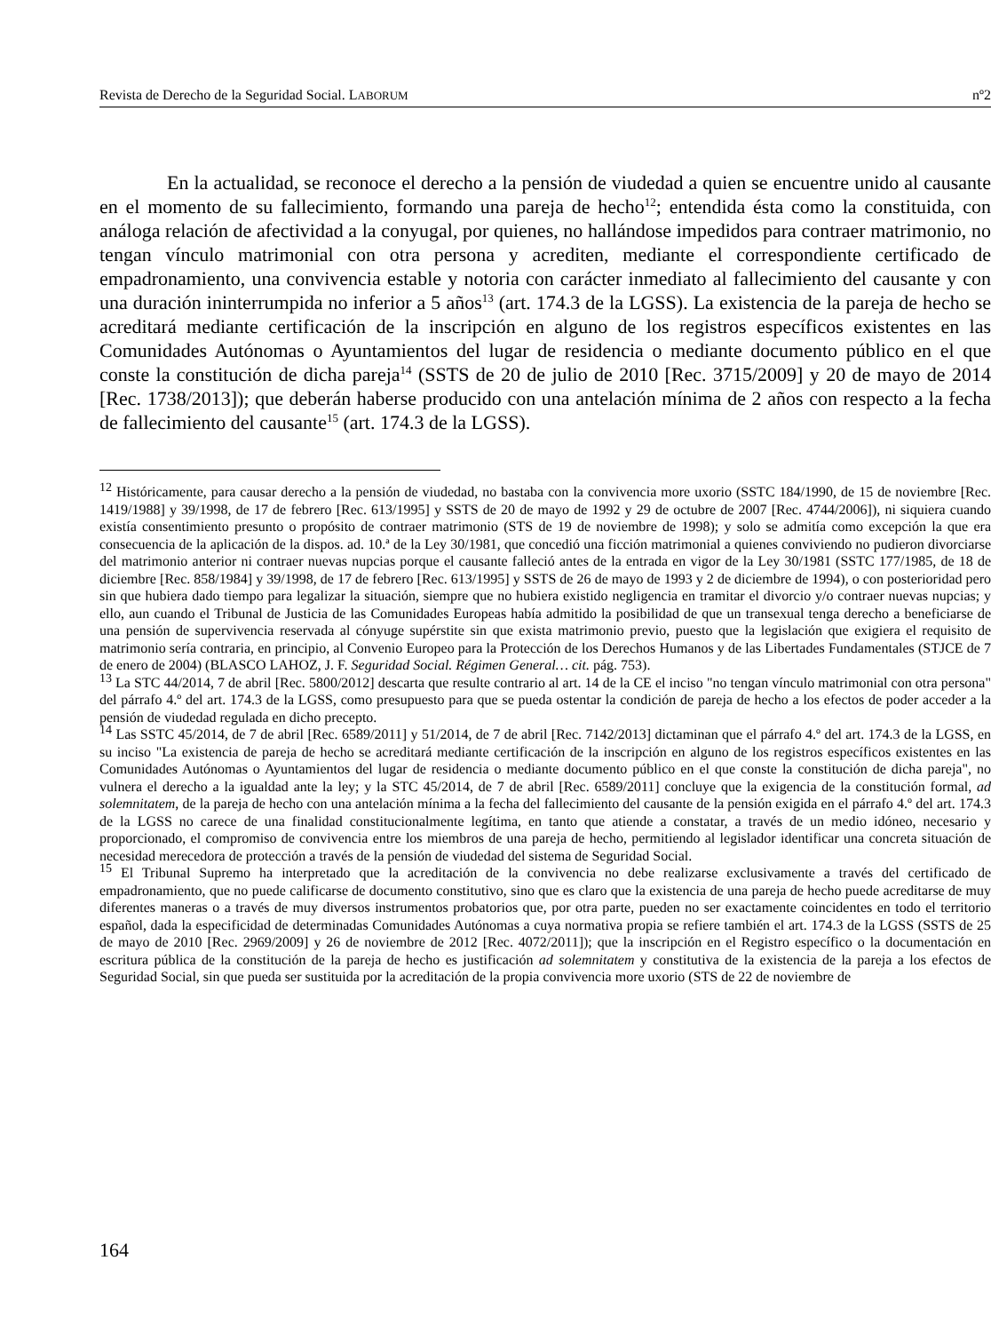Revista de Derecho de la Seguridad Social. LABORUM nº2
En la actualidad, se reconoce el derecho a la pensión de viudedad a quien se encuentre unido al causante en el momento de su fallecimiento, formando una pareja de hecho<sup>12</sup>; entendida ésta como la constituida, con análoga relación de afectividad a la conyugal, por quienes, no hallándose impedidos para contraer matrimonio, no tengan vínculo matrimonial con otra persona y acrediten, mediante el correspondiente certificado de empadronamiento, una convivencia estable y notoria con carácter inmediato al fallecimiento del causante y con una duración ininterrumpida no inferior a 5 años<sup>13</sup> (art. 174.3 de la LGSS). La existencia de la pareja de hecho se acreditará mediante certificación de la inscripción en alguno de los registros específicos existentes en las Comunidades Autónomas o Ayuntamientos del lugar de residencia o mediante documento público en el que conste la constitución de dicha pareja<sup>14</sup> (SSTS de 20 de julio de 2010 [Rec. 3715/2009] y 20 de mayo de 2014 [Rec. 1738/2013]); que deberán haberse producido con una antelación mínima de 2 años con respecto a la fecha de fallecimiento del causante<sup>15</sup> (art. 174.3 de la LGSS).
<sup>12</sup> Históricamente, para causar derecho a la pensión de viudedad, no bastaba con la convivencia more uxorio (SSTC 184/1990, de 15 de noviembre [Rec. 1419/1988] y 39/1998, de 17 de febrero [Rec. 613/1995] y SSTS de 20 de mayo de 1992 y 29 de octubre de 2007 [Rec. 4744/2006]), ni siquiera cuando existía consentimiento presunto o propósito de contraer matrimonio (STS de 19 de noviembre de 1998); y solo se admitía como excepción la que era consecuencia de la aplicación de la dispos. ad. 10.ª de la Ley 30/1981, que concedió una ficción matrimonial a quienes conviviendo no pudieron divorciarse del matrimonio anterior ni contraer nuevas nupcias porque el causante falleció antes de la entrada en vigor de la Ley 30/1981 (SSTC 177/1985, de 18 de diciembre [Rec. 858/1984] y 39/1998, de 17 de febrero [Rec. 613/1995] y SSTS de 26 de mayo de 1993 y 2 de diciembre de 1994), o con posterioridad pero sin que hubiera dado tiempo para legalizar la situación, siempre que no hubiera existido negligencia en tramitar el divorcio y/o contraer nuevas nupcias; y ello, aun cuando el Tribunal de Justicia de las Comunidades Europeas había admitido la posibilidad de que un transexual tenga derecho a beneficiarse de una pensión de supervivencia reservada al cónyuge supérstite sin que exista matrimonio previo, puesto que la legislación que exigiera el requisito de matrimonio sería contraria, en principio, al Convenio Europeo para la Protección de los Derechos Humanos y de las Libertades Fundamentales (STJCE de 7 de enero de 2004) (BLASCO LAHOZ, J. F. Seguridad Social. Régimen General… cit. pág. 753).
<sup>13</sup> La STC 44/2014, 7 de abril [Rec. 5800/2012] descarta que resulte contrario al art. 14 de la CE el inciso "no tengan vínculo matrimonial con otra persona" del párrafo 4.º del art. 174.3 de la LGSS, como presupuesto para que se pueda ostentar la condición de pareja de hecho a los efectos de poder acceder a la pensión de viudedad regulada en dicho precepto.
<sup>14</sup> Las SSTC 45/2014, de 7 de abril [Rec. 6589/2011] y 51/2014, de 7 de abril [Rec. 7142/2013] dictaminan que el párrafo 4.º del art. 174.3 de la LGSS, en su inciso "La existencia de pareja de hecho se acreditará mediante certificación de la inscripción en alguno de los registros específicos existentes en las Comunidades Autónomas o Ayuntamientos del lugar de residencia o mediante documento público en el que conste la constitución de dicha pareja", no vulnera el derecho a la igualdad ante la ley; y la STC 45/2014, de 7 de abril [Rec. 6589/2011] concluye que la exigencia de la constitución formal, ad solemnitatem, de la pareja de hecho con una antelación mínima a la fecha del fallecimiento del causante de la pensión exigida en el párrafo 4.º del art. 174.3 de la LGSS no carece de una finalidad constitucionalmente legítima, en tanto que atiende a constatar, a través de un medio idóneo, necesario y proporcionado, el compromiso de convivencia entre los miembros de una pareja de hecho, permitiendo al legislador identificar una concreta situación de necesidad merecedora de protección a través de la pensión de viudedad del sistema de Seguridad Social.
<sup>15</sup> El Tribunal Supremo ha interpretado que la acreditación de la convivencia no debe realizarse exclusivamente a través del certificado de empadronamiento, que no puede calificarse de documento constitutivo, sino que es claro que la existencia de una pareja de hecho puede acreditarse de muy diferentes maneras o a través de muy diversos instrumentos probatorios que, por otra parte, pueden no ser exactamente coincidentes en todo el territorio español, dada la especificidad de determinadas Comunidades Autónomas a cuya normativa propia se refiere también el art. 174.3 de la LGSS (SSTS de 25 de mayo de 2010 [Rec. 2969/2009] y 26 de noviembre de 2012 [Rec. 4072/2011]); que la inscripción en el Registro específico o la documentación en escritura pública de la constitución de la pareja de hecho es justificación ad solemnitatem y constitutiva de la existencia de la pareja a los efectos de Seguridad Social, sin que pueda ser sustituida por la acreditación de la propia convivencia more uxorio (STS de 22 de noviembre de
164